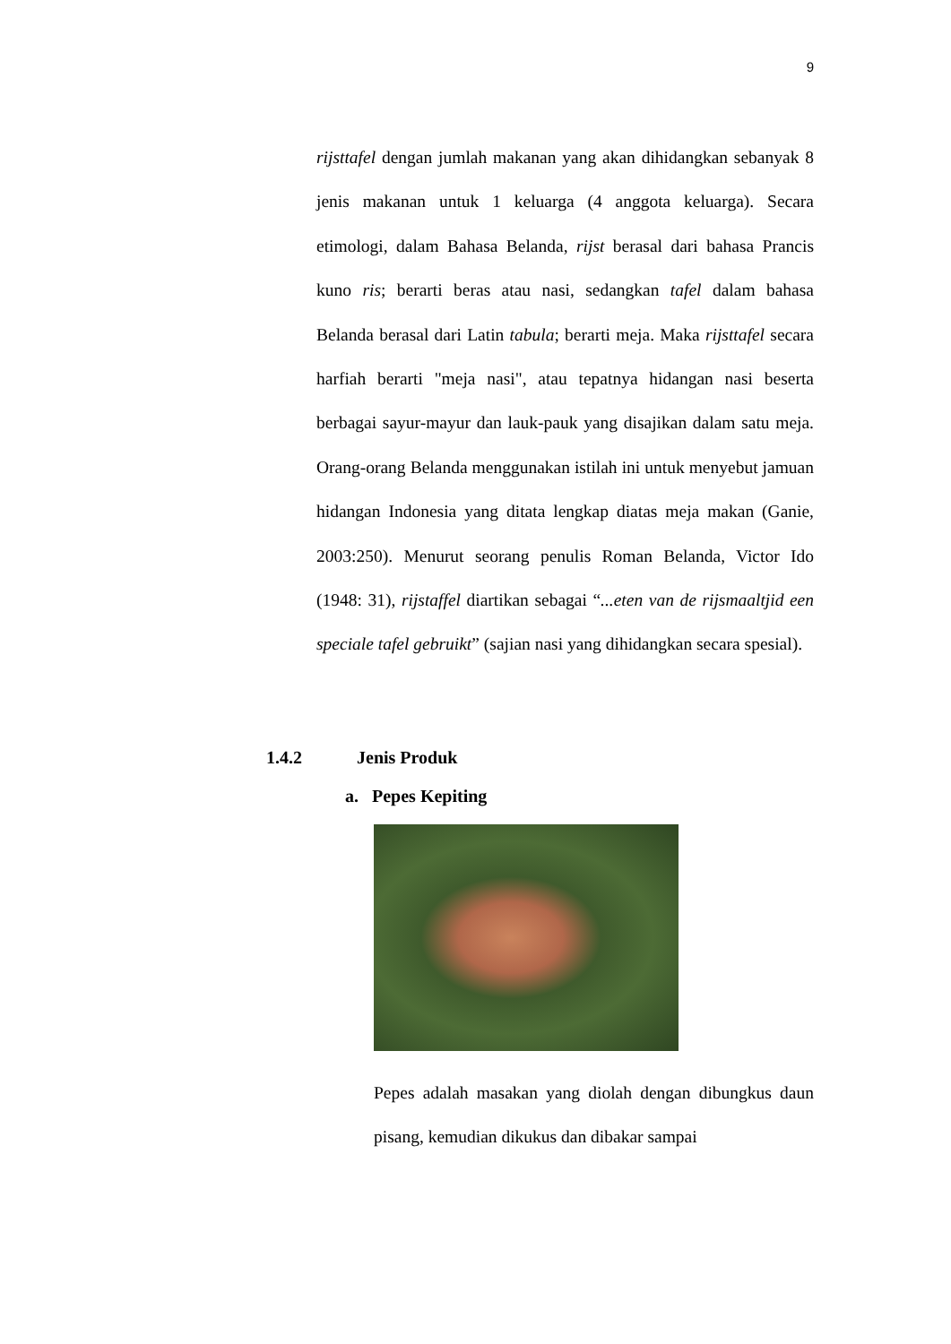9
rijsttafel dengan jumlah makanan yang akan dihidangkan sebanyak 8 jenis makanan untuk 1 keluarga (4 anggota keluarga). Secara etimologi, dalam Bahasa Belanda, rijst berasal dari bahasa Prancis kuno ris; berarti beras atau nasi, sedangkan tafel dalam bahasa Belanda berasal dari Latin tabula; berarti meja. Maka rijsttafel secara harfiah berarti "meja nasi", atau tepatnya hidangan nasi beserta berbagai sayur-mayur dan lauk-pauk yang disajikan dalam satu meja. Orang-orang Belanda menggunakan istilah ini untuk menyebut jamuan hidangan Indonesia yang ditata lengkap diatas meja makan (Ganie, 2003:250). Menurut seorang penulis Roman Belanda, Victor Ido (1948: 31), rijstaffel diartikan sebagai “...eten van de rijsmaaltjid een speciale tafel gebruikt” (sajian nasi yang dihidangkan secara spesial).
1.4.2 Jenis Produk
a. Pepes Kepiting
Pepes adalah masakan yang diolah dengan dibungkus daun pisang, kemudian dikukus dan dibakar sampai